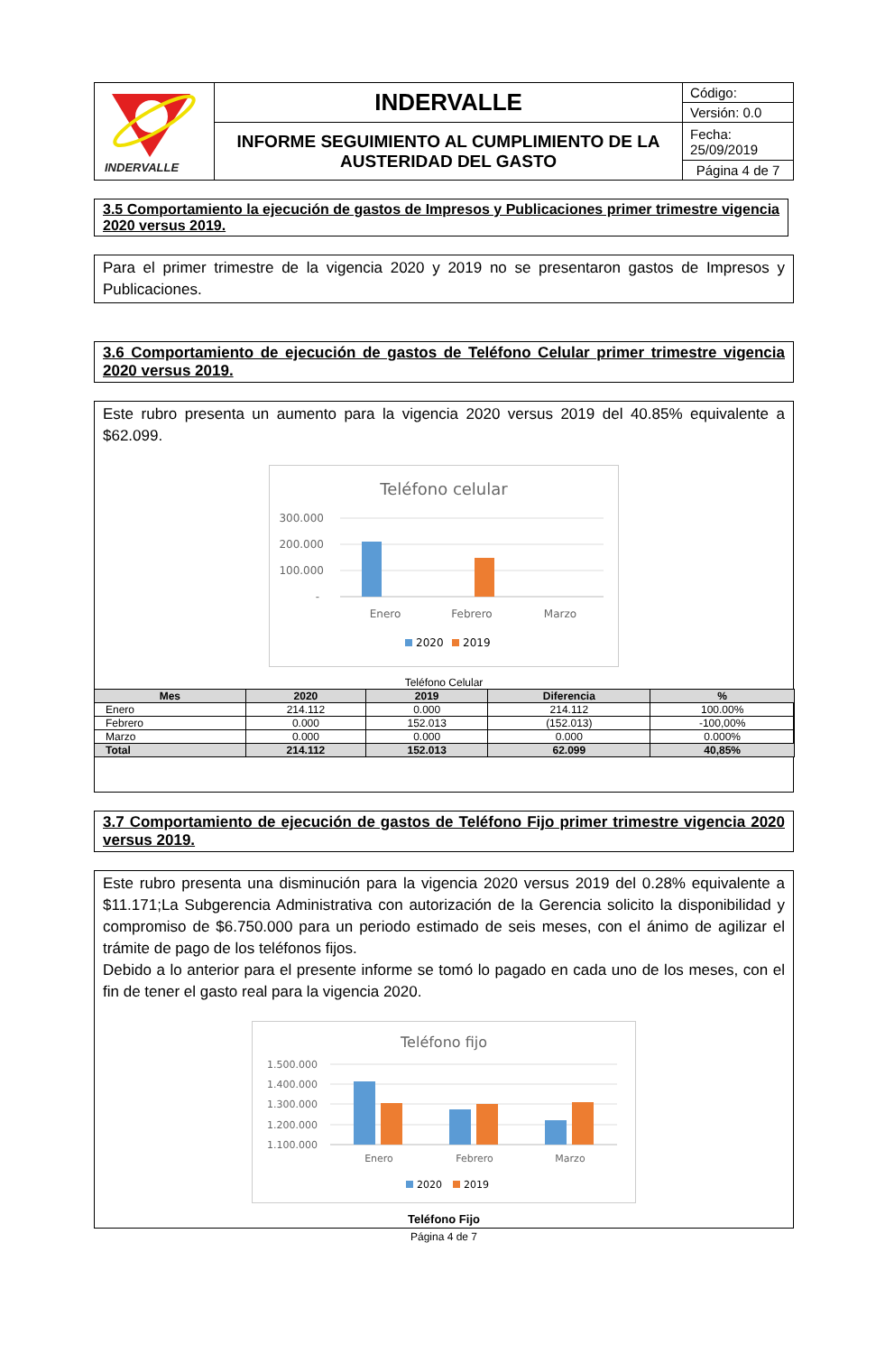| INDERVALLE | INDERVALLE | Código: |
| | | Versión: 0.0 |
| | INFORME SEGUIMIENTO AL CUMPLIMIENTO DE LA AUSTERIDAD DEL GASTO | Fecha: 25/09/2019 |
| | | Página 4 de 7 |
3.5 Comportamiento la ejecución de gastos de Impresos y Publicaciones primer trimestre vigencia 2020 versus 2019.
Para el primer trimestre de la vigencia 2020 y 2019 no se presentaron gastos de Impresos y Publicaciones.
3.6 Comportamiento de ejecución de gastos de Teléfono Celular primer trimestre vigencia 2020 versus 2019.
Este rubro presenta un aumento para la vigencia 2020 versus 2019 del 40.85% equivalente a $62.099.
Teléfono celular
300.000
200.000
100.000
-
Enero
Febrero
Marzo
2020
2019
Teléfono Celular
| Mes | 2020 | 2019 | Diferencia | % |
| --- | --- | --- | --- | --- |
| Enero | 214.112 | 0.000 | 214.112 | 100.00% |
| Febrero | 0.000 | 152.013 | (152.013) | -100,00% |
| Marzo | 0.000 | 0.000 | 0.000 | 0.000% |
| Total | 214.112 | 152.013 | 62.099 | 40,85% |
3.7 Comportamiento de ejecución de gastos de Teléfono Fijo primer trimestre vigencia 2020 versus 2019.
Este rubro presenta una disminución para la vigencia 2020 versus 2019 del 0.28% equivalente a $11.171;La Subgerencia Administrativa con autorización de la Gerencia solicito la disponibilidad y compromiso de $6.750.000 para un periodo estimado de seis meses, con el ánimo de agilizar el trámite de pago de los teléfonos fijos.
Debido a lo anterior para el presente informe se tomó lo pagado en cada uno de los meses, con el fin de tener el gasto real para la vigencia 2020.
Teléfono fijo
1.500.000
1.400.000
1.300.000
1.200.000
1.100.000
Enero
Febrero
Marzo
2020
2019
Teléfono Fijo
Página 4 de 7